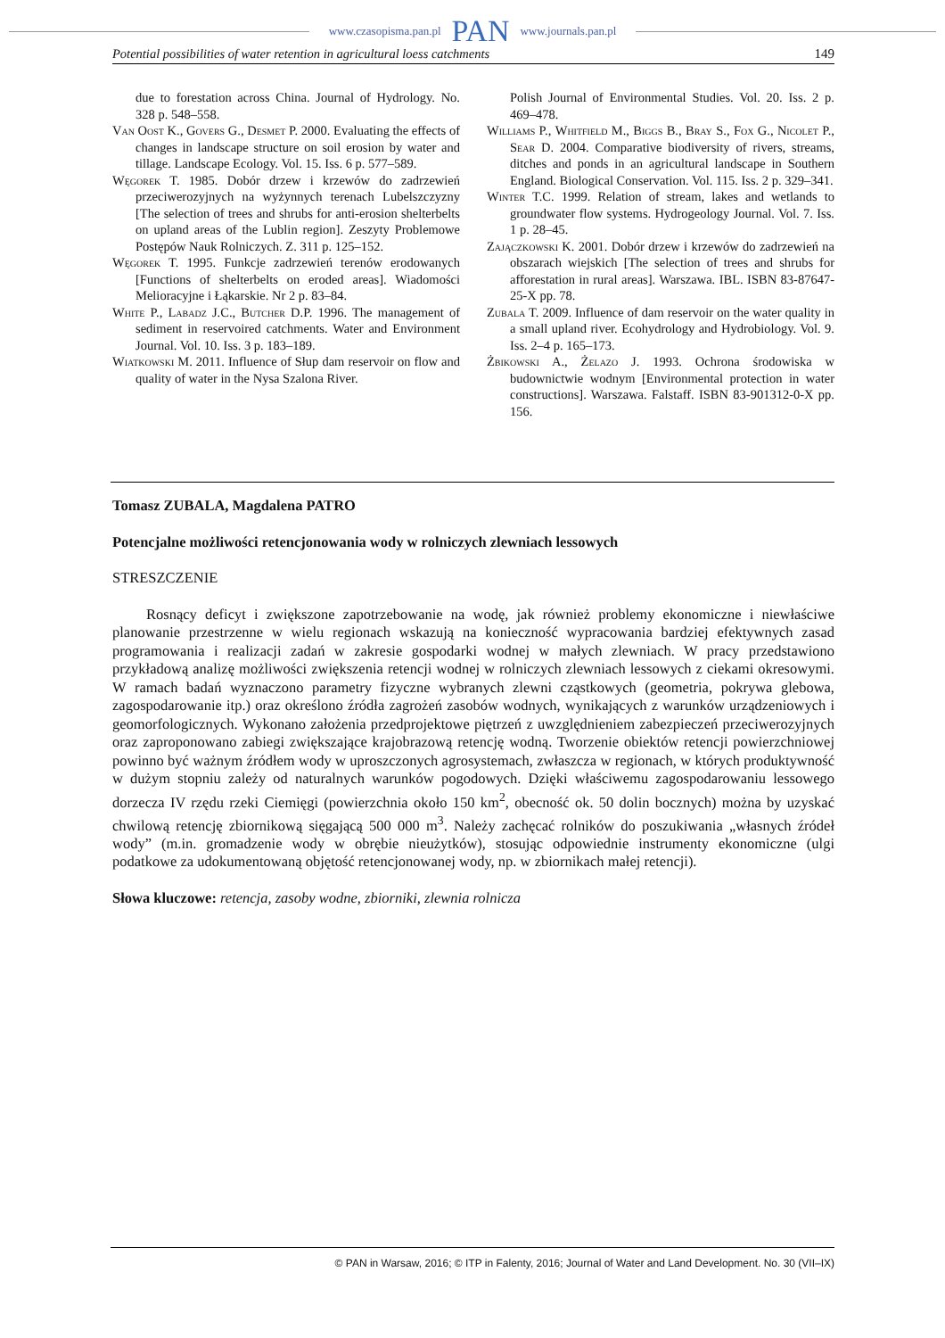www.czasopisma.pan.pl PAN www.journals.pan.pl
Potential possibilities of water retention in agricultural loess catchments 149
due to forestation across China. Journal of Hydrology. No. 328 p. 548–558.
Van Oost K., Govers G., Desmet P. 2000. Evaluating the effects of changes in landscape structure on soil erosion by water and tillage. Landscape Ecology. Vol. 15. Iss. 6 p. 577–589.
Węgorek T. 1985. Dobór drzew i krzewów do zadrzewień przeciwerozyjnych na wyżynnych terenach Lubelszczyzny [The selection of trees and shrubs for anti-erosion shelterbelts on upland areas of the Lublin region]. Zeszyty Problemowe Postępów Nauk Rolniczych. Z. 311 p. 125–152.
Węgorek T. 1995. Funkcje zadrzewień terenów erodowanych [Functions of shelterbelts on eroded areas]. Wiadomości Melioracyjne i Łąkarskie. Nr 2 p. 83–84.
White P., Labadz J.C., Butcher D.P. 1996. The management of sediment in reservoired catchments. Water and Environment Journal. Vol. 10. Iss. 3 p. 183–189.
Wiatkowski M. 2011. Influence of Słup dam reservoir on flow and quality of water in the Nysa Szalona River.
Polish Journal of Environmental Studies. Vol. 20. Iss. 2 p. 469–478.
Williams P., Whitfield M., Biggs B., Bray S., Fox G., Nicolet P., Sear D. 2004. Comparative biodiversity of rivers, streams, ditches and ponds in an agricultural landscape in Southern England. Biological Conservation. Vol. 115. Iss. 2 p. 329–341.
Winter T.C. 1999. Relation of stream, lakes and wetlands to groundwater flow systems. Hydrogeology Journal. Vol. 7. Iss. 1 p. 28–45.
Zajączkowski K. 2001. Dobór drzew i krzewów do zadrzewień na obszarach wiejskich [The selection of trees and shrubs for afforestation in rural areas]. Warszawa. IBL. ISBN 83-87647-25-X pp. 78.
Zubala T. 2009. Influence of dam reservoir on the water quality in a small upland river. Ecohydrology and Hydrobiology. Vol. 9. Iss. 2–4 p. 165–173.
Żbikowski A., Żelazo J. 1993. Ochrona środowiska w budownictwie wodnym [Environmental protection in water constructions]. Warszawa. Falstaff. ISBN 83-901312-0-X pp. 156.
Tomasz ZUBALA, Magdalena PATRO
Potencjalne możliwości retencjonowania wody w rolniczych zlewniach lessowych
STRESZCZENIE
Rosnący deficyt i zwiększone zapotrzebowanie na wodę, jak również problemy ekonomiczne i niewłaściwe planowanie przestrzenne w wielu regionach wskazują na konieczność wypracowania bardziej efektywnych zasad programowania i realizacji zadań w zakresie gospodarki wodnej w małych zlewniach. W pracy przedstawiono przykładową analizę możliwości zwiększenia retencji wodnej w rolniczych zlewniach lessowych z ciekami okresowymi. W ramach badań wyznaczono parametry fizyczne wybranych zlewni cząstkowych (geometria, pokrywa glebowa, zagospodarowanie itp.) oraz określono źródła zagrożeń zasobów wodnych, wynikających z warunków urządzeniowych i geomorfologicznych. Wykonano założenia przedprojektowe piętrzeń z uwzględnieniem zabezpieczeń przeciwerozyjnych oraz zaproponowano zabiegi zwiększające krajobrazową retencję wodną. Tworzenie obiektów retencji powierzchniowej powinno być ważnym źródłem wody w uproszczonych agrosystemach, zwłaszcza w regionach, w których produktywność w dużym stopniu zależy od naturalnych warunków pogodowych. Dzięki właściwemu zagospodarowaniu lessowego dorzecza IV rzędu rzeki Ciemięgi (powierzchnia około 150 km<sup>2</sup>, obecność ok. 50 dolin bocznych) można by uzyskać chwilową retencję zbiornikową sięgającą 500 000 m<sup>3</sup>. Należy zachęcać rolników do poszukiwania „własnych źródeł wody” (m.in. gromadzenie wody w obrębie nieużytków), stosując odpowiednie instrumenty ekonomiczne (ulgi podatkowe za udokumentowaną objętość retencjonowanej wody, np. w zbiornikach małej retencji).
Słowa kluczowe: retencja, zasoby wodne, zbiorniki, zlewnia rolnicza
© PAN in Warsaw, 2016; © ITP in Falenty, 2016; Journal of Water and Land Development. No. 30 (VII–IX)